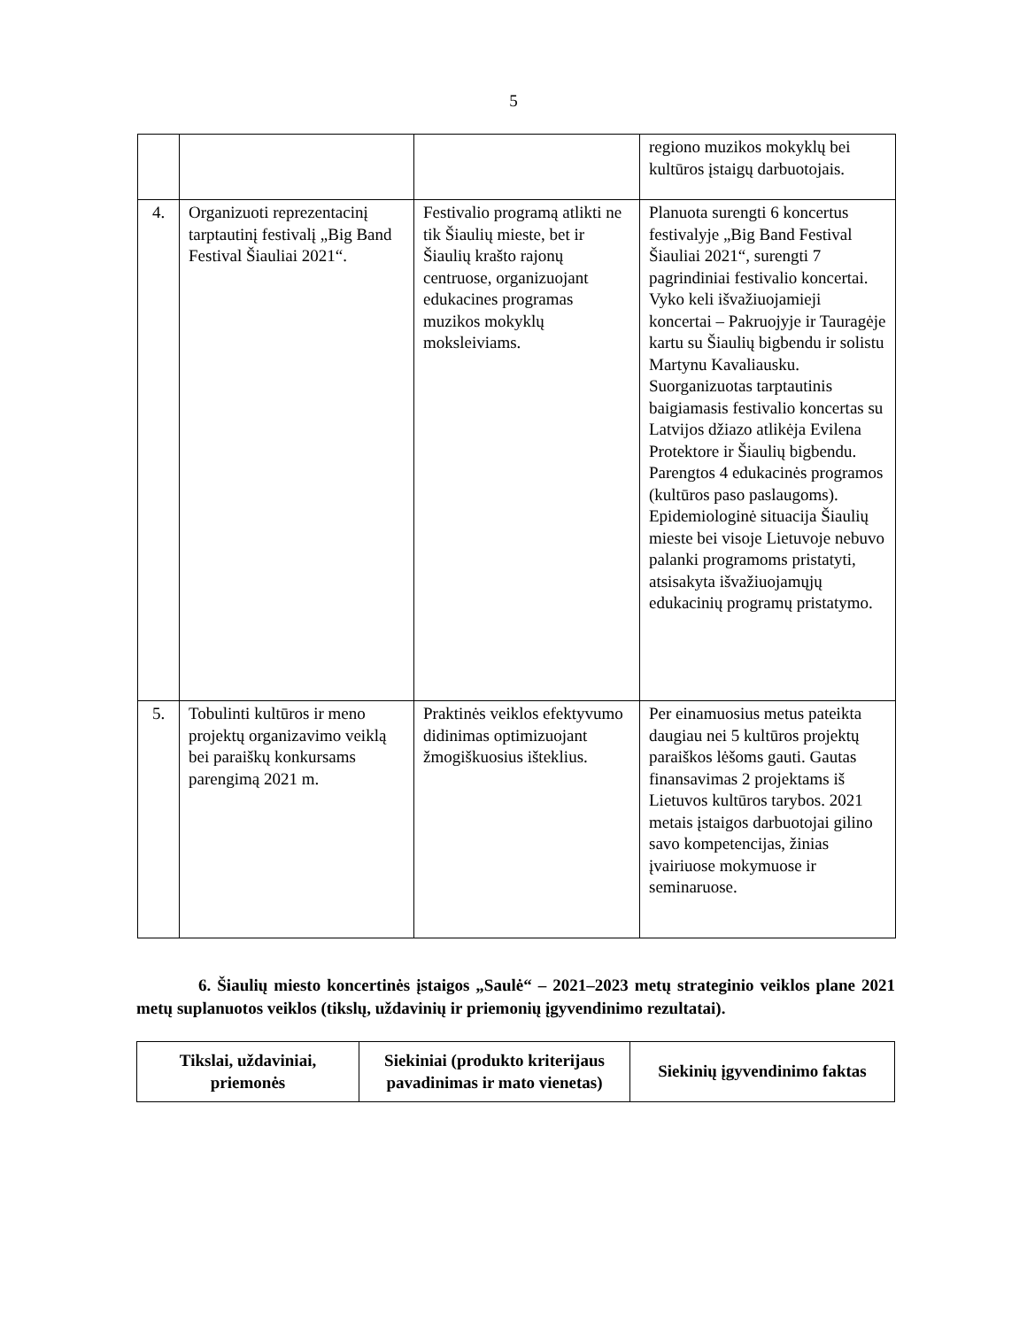5
| | | | regiono muzikos mokyklų bei kultūros įstaigų darbuotojais. |
| 4. | Organizuoti reprezentacinį tarptautinį festivalį „Big Band Festival Šiauliai 2021“. | Festivalio programą atlikti ne tik Šiaulių mieste, bet ir Šiaulių krašto rajonų centruose, organizuojant edukacines programas muzikos mokyklų moksleiviams. | Planuota surengti 6 koncertus festivalyje „Big Band Festival Šiauliai 2021“, surengti 7 pagrindiniai festivalio koncertai. Vyko keli išvažiuojamieji koncertai – Pakruojyje ir Tauragėje kartu su Šiaulių bigbendu ir solistu Martynu Kavaliausku. Suorganizuotas tarptautinis baigiamasis festivalio koncertas su Latvijos džiazo atlikėja Evilena Protektore ir Šiaulių bigbendu. Parengtos 4 edukacinės programos (kultūros paso paslaugoms). Epidemiologinė situacija Šiaulių mieste bei visoje Lietuvoje nebuvo palanki programoms pristatyti, atsisakyta išvažiuojamųjų edukacinių programų pristatymo. |
| 5. | Tobulinti kultūros ir meno projektų organizavimo veiklą bei paraiškų konkursams parengimą 2021 m. | Praktinės veiklos efektyvumo didinimas optimizuojant žmogiškuosius išteklius. | Per einamuosius metus pateikta daugiau nei 5 kultūros projektų paraiškos lėšoms gauti. Gautas finansavimas 2 projektams iš Lietuvos kultūros tarybos. 2021 metais įstaigos darbuotojai gilino savo kompetencijas, žinias įvairiuose mokymuose ir seminaruose. |
6. Šiaulių miesto koncertinės įstaigos „Saulė“ – 2021–2023 metų strateginio veiklos plane 2021 metų suplanuotos veiklos (tikslų, uždavinių ir priemonių įgyvendinimo rezultatai).
| Tikslai, uždaviniai, priemonės | Siekiniai (produkto kriterijaus pavadinimas ir mato vienetas) | Siekinių įgyvendinimo faktas |
| --- | --- | --- |